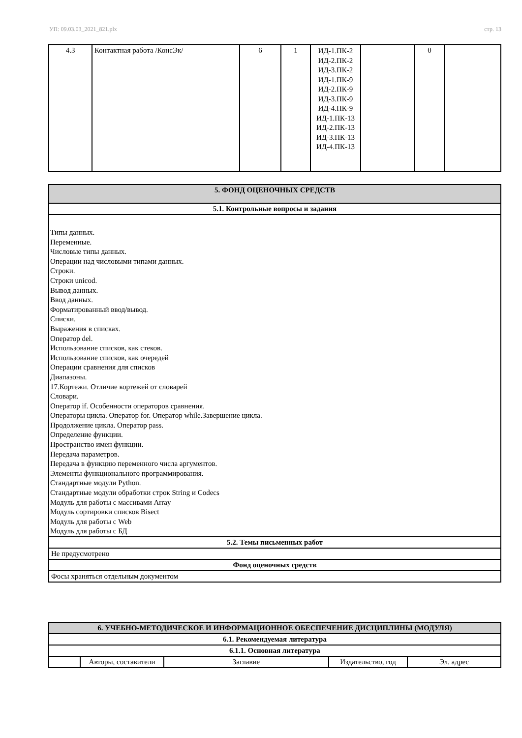УП: 09.03.03_2021_821.plx стр. 13
| 4.3 | Контактная работа /КонсЭк/ | 6 | 1 | ИД-1.ПК-2 ИД-2.ПК-2 ИД-3.ПК-2 ИД-1.ПК-9 ИД-2.ПК-9 ИД-3.ПК-9 ИД-4.ПК-9 ИД-1.ПК-13 ИД-2.ПК-13 ИД-3.ПК-13 ИД-4.ПК-13 | | 0 | |
| 5. ФОНД ОЦЕНОЧНЫХ СРЕДСТВ |
| 5.1. Контрольные вопросы и задания |
| Типы данных. Переменные. Числовые типы данных. Операции над числовыми типами данных. Строки. Строки unicod. Вывод данных. Ввод данных. Форматированный ввод/вывод. Списки. Выражения в списках. Оператор del. Использование списков, как стеков. Использование списков, как очередей Операции сравнения для списков Диапазоны. 17.Кортежи. Отличие кортежей от словарей Словари. Оператор if. Особенности операторов сравнения. Операторы цикла. Оператор for. Оператор while.Завершение цикла. Продолжение цикла. Оператор pass. Определение функции. Пространство имен функции. Передача параметров. Передача в функцию переменного числа аргументов. Элементы функционального программирования. Стандартные модули Python. Стандартные модули обработки строк String и Codecs Модуль для работы с массивами Array Модуль сортировки списков Bisect Модуль для работы с Web Модуль для работы с БД |
| 5.2. Темы письменных работ |
| Не предусмотрено |
| Фонд оценочных средств |
| Фосы храняться отдельным документом |
| 6. УЧЕБНО-МЕТОДИЧЕСКОЕ И ИНФОРМАЦИОННОЕ ОБЕСПЕЧЕНИЕ ДИСЦИПЛИНЫ (МОДУЛЯ) | | | | |
| 6.1. Рекомендуемая литература | | | | |
| 6.1.1. Основная литература | | | | |
| | Авторы, составители | Заглавие | Издательство, год | Эл. адрес |